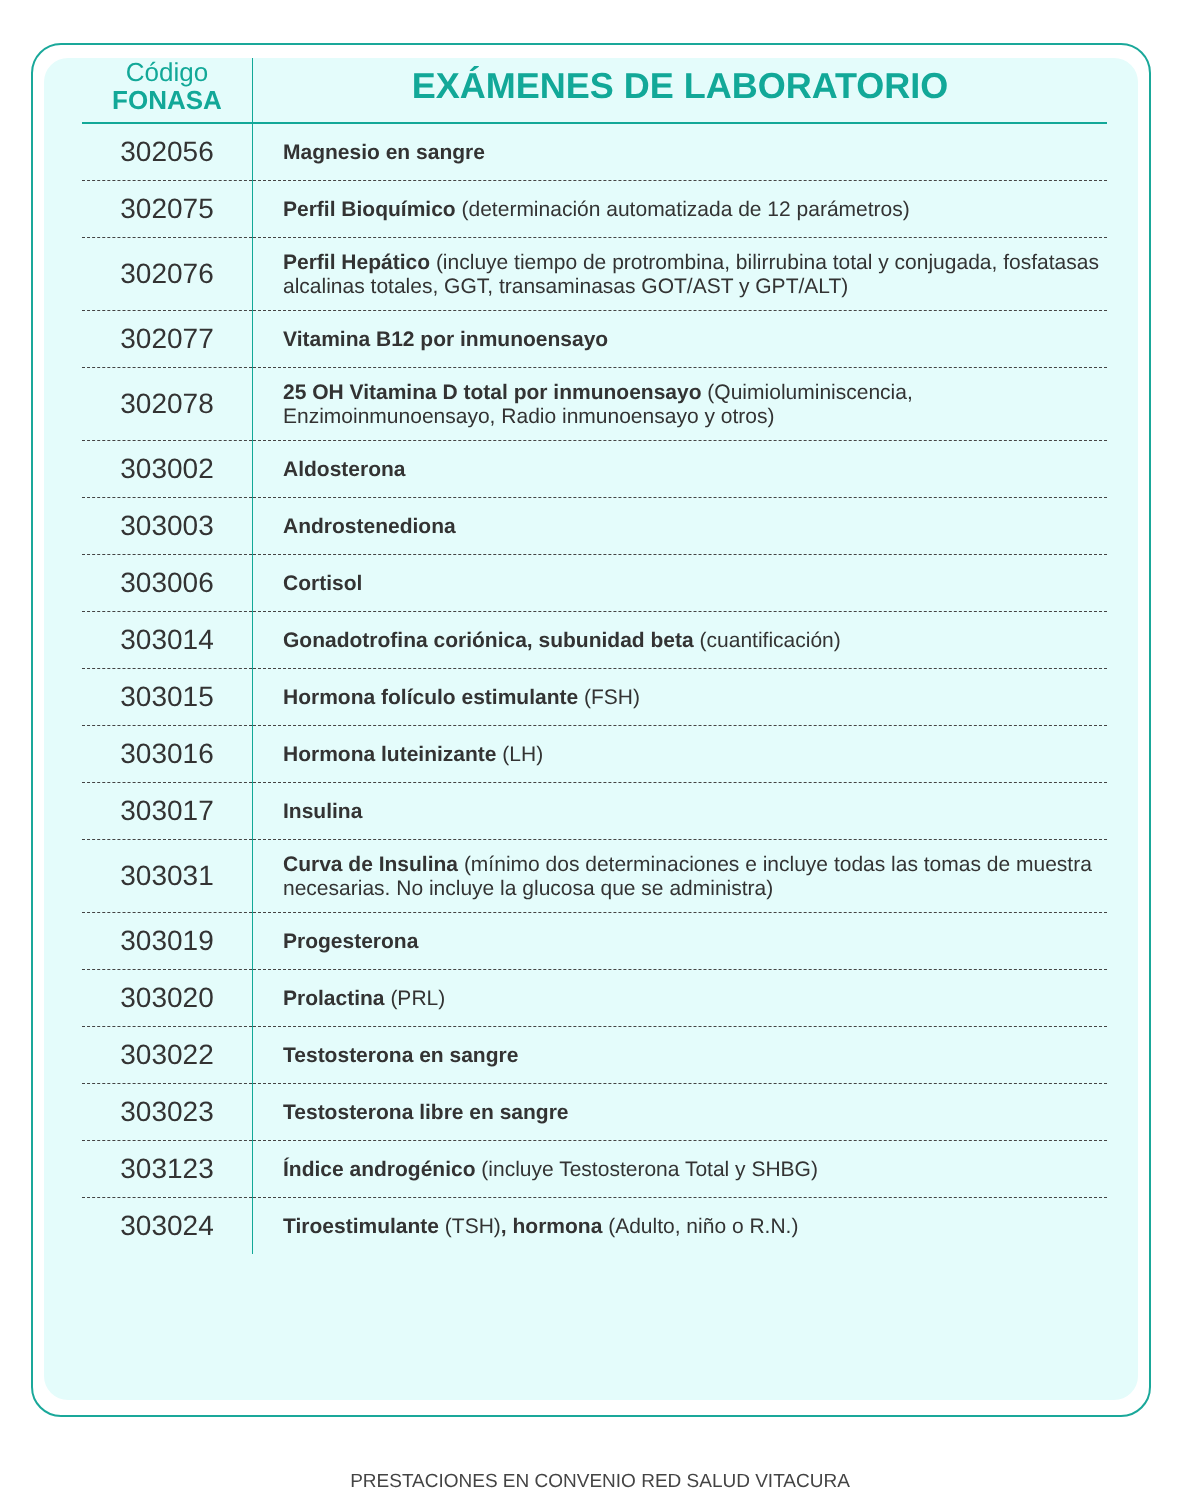| Código FONASA | EXÁMENES DE LABORATORIO |
| --- | --- |
| 302056 | Magnesio en sangre |
| 302075 | Perfil Bioquímico (determinación automatizada de 12 parámetros) |
| 302076 | Perfil Hepático (incluye tiempo de protrombina, bilirrubina total y conjugada, fosfatasas alcalinas totales, GGT, transaminasas GOT/AST y GPT/ALT) |
| 302077 | Vitamina B12 por inmunoensayo |
| 302078 | 25 OH Vitamina D total por inmunoensayo (Quimioluminiscencia, Enzimoinmunoensayo, Radio inmunoensayo y otros) |
| 303002 | Aldosterona |
| 303003 | Androstenediona |
| 303006 | Cortisol |
| 303014 | Gonadotrofina coriónica, subunidad beta (cuantificación) |
| 303015 | Hormona folículo estimulante (FSH) |
| 303016 | Hormona luteinizante (LH) |
| 303017 | Insulina |
| 303031 | Curva de Insulina (mínimo dos determinaciones e incluye todas las tomas de muestra necesarias. No incluye la glucosa que se administra) |
| 303019 | Progesterona |
| 303020 | Prolactina (PRL) |
| 303022 | Testosterona en sangre |
| 303023 | Testosterona libre en sangre |
| 303123 | Índice androgénico (incluye Testosterona Total y SHBG) |
| 303024 | Tiroestimulante (TSH) , hormona (Adulto, niño o R.N.) |
PRESTACIONES EN CONVENIO RED SALUD VITACURA